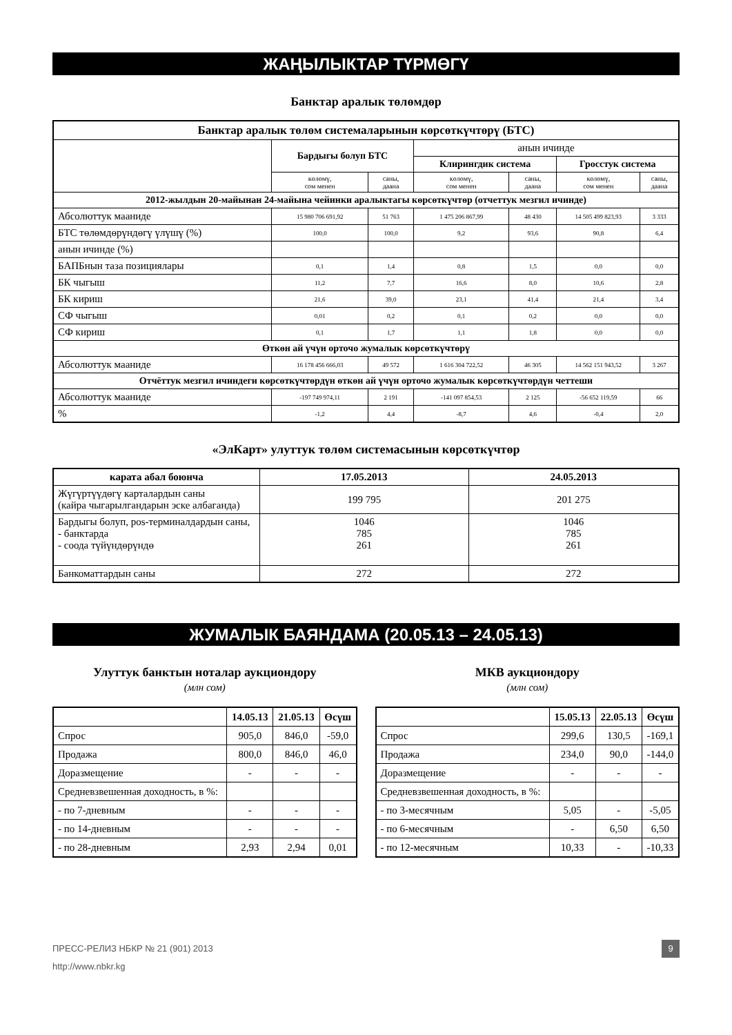ЖАҢЫЛЫКТАР ТҮРМӨГҮ
Банктар аралык төлөмдөр
| Банктар аралык төлөм системаларынын көрсөткүчтөрү (БТС) | | | | | | |
| --- | --- | --- | --- | --- | --- | --- |
| | Бардыгы болуп БТС | | анын ичинде | | | |
| | | | Клирингдик система | | Гросстук система | |
| | көлөмү, сом менен | саны, даана | көлөмү, сом менен | саны, даана | көлөмү, сом менен | саны, даана |
| 2012-жылдын 20-майынан 24-майына чейинки аралыктагы көрсөткүчтөр (отчеттук мезгил ичинде) | | | | | | |
| Абсолюттук мааниде | 15 980 706 691,92 | 51 763 | 1 475 206 867,99 | 48 430 | 14 505 499 823,93 | 3 333 |
| БТС төлөмдөрүндөгү үлүшү (%) | 100,0 | 100,0 | 9,2 | 93,6 | 90,8 | 6,4 |
| анын ичинде (%) | | | | | | |
| БАПБнын таза позициялары | 0,1 | 1,4 | 0,8 | 1,5 | 0,0 | 0,0 |
| БК чыгыш | 11,2 | 7,7 | 16,6 | 8,0 | 10,6 | 2,8 |
| БК кириш | 21,6 | 39,0 | 23,1 | 41,4 | 21,4 | 3,4 |
| СФ чыгыш | 0,01 | 0,2 | 0,1 | 0,2 | 0,0 | 0,0 |
| СФ кириш | 0,1 | 1,7 | 1,1 | 1,8 | 0,0 | 0,0 |
| Өткөн ай үчүн орточо жумалык көрсөткүчтөрү | | | | | | |
| Абсолюттук мааниде | 16 178 456 666,03 | 49 572 | 1 616 304 722,52 | 46 305 | 14 562 151 943,52 | 3 267 |
| Отчёттук мезгил ичиндеги көрсөткүчтөрдүн өткөн ай үчүн орточо жумалык көрсөткүчтөрдүн четтеши | | | | | | |
| Абсолюттук мааниде | -197 749 974,11 | 2 191 | -141 097 854,53 | 2 125 | -56 652 119,59 | 66 |
| % | -1,2 | 4,4 | -8,7 | 4,6 | -0,4 | 2,0 |
«ЭлКарт» улуттук төлөм системасынын көрсөткүчтөр
| карата абал боюнча | 17.05.2013 | 24.05.2013 |
| --- | --- | --- |
| Жүгүртүүдөгү карталардын саны (кайра чыгарылгандарын эске албаганда) | 199 795 | 201 275 |
| Бардыгы болуп, pos-терминалдардын саны, - банктарда - соода түйүндөрүндө | 1046 785 261 | 1046 785 261 |
| Банкоматтардын саны | 272 | 272 |
ЖУМАЛЫК БАЯНДАМА (20.05.13 – 24.05.13)
Улуттук банктын ноталар аукциондору
(млн сом)
| | 14.05.13 | 21.05.13 | Өсүш |
| Спрос | 905,0 | 846,0 | -59,0 |
| Продажа | 800,0 | 846,0 | 46,0 |
| Доразмещение | - | - | - |
| Средневзвешенная доходность, в %: | | | |
| - по 7-дневным | - | - | - |
| - по 14-дневным | - | - | - |
| - по 28-дневным | 2,93 | 2,94 | 0,01 |
МКВ аукциондору
(млн сом)
| | 15.05.13 | 22.05.13 | Өсүш |
| Спрос | 299,6 | 130,5 | -169,1 |
| Продажа | 234,0 | 90,0 | -144,0 |
| Доразмещение | - | - | - |
| Средневзвешенная доходность, в %: | | | |
| - по 3-месячным | 5,05 | - | -5,05 |
| - по 6-месячным | - | 6,50 | 6,50 |
| - по 12-месячным | 10,33 | - | -10,33 |
ПРЕСС-РЕЛИЗ НБКР № 21 (901) 2013 9
http://www.nbkr.kg